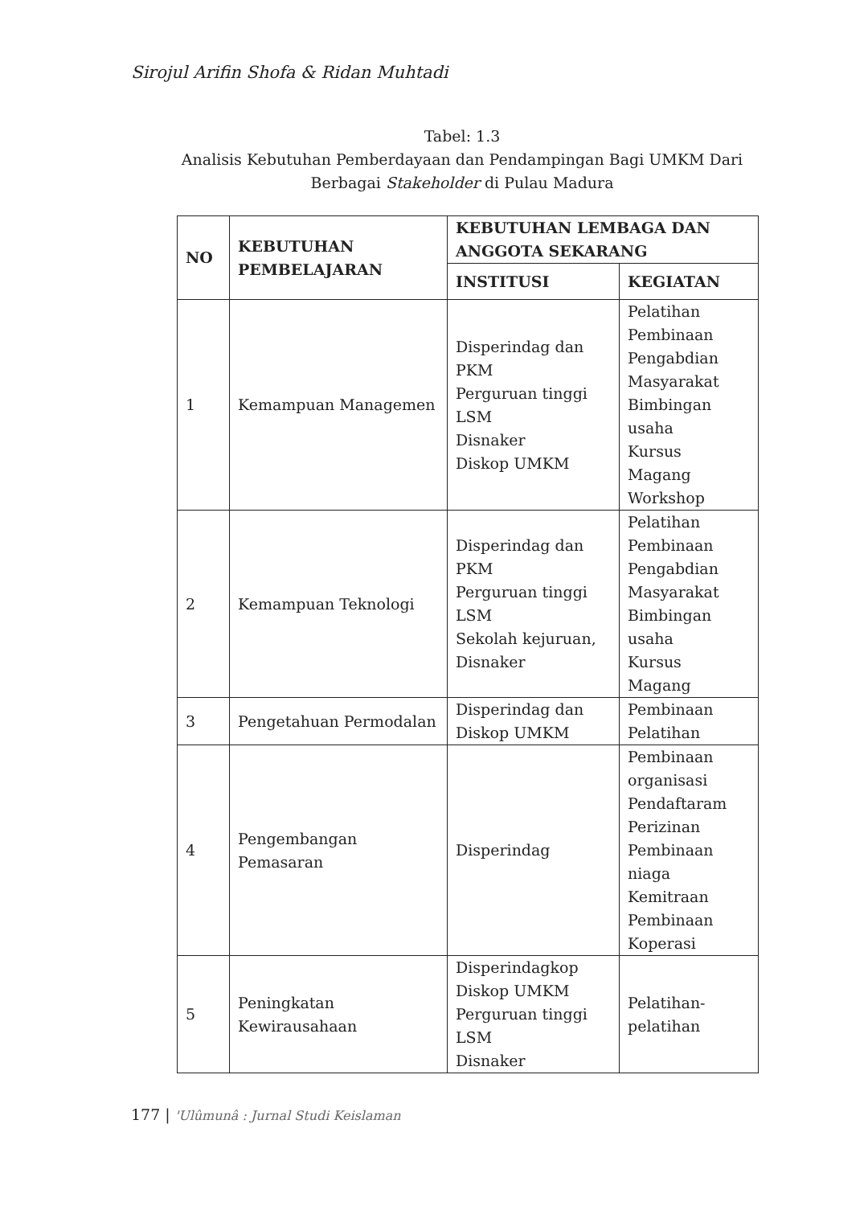Sirojul Arifin Shofa & Ridan Muhtadi
Tabel: 1.3
Analisis Kebutuhan Pemberdayaan dan Pendampingan Bagi UMKM Dari Berbagai Stakeholder di Pulau Madura
| NO | KEBUTUHAN PEMBELAJARAN | KEBUTUHAN LEMBAGA DAN ANGGOTA SEKARANG | |
| --- | --- | --- | --- |
| | | INSTITUSI | KEGIATAN |
| 1 | Kemampuan Managemen | Disperindag dan PKM Perguruan tinggi LSM Disnaker Diskop UMKM | Pelatihan Pembinaan Pengabdian Masyarakat Bimbingan usaha Kursus Magang Workshop |
| 2 | Kemampuan Teknologi | Disperindag dan PKM Perguruan tinggi LSM Sekolah kejuruan, Disnaker | Pelatihan Pembinaan Pengabdian Masyarakat Bimbingan usaha Kursus Magang |
| 3 | Pengetahuan Permodalan | Disperindag dan Diskop UMKM | Pembinaan Pelatihan |
| 4 | Pengembangan Pemasaran | Disperindag | Pembinaan organisasi Pendaftaram Perizinan Pembinaan niaga Kemitraan Pembinaan Koperasi |
| 5 | Peningkatan Kewirausahaan | Disperindagkop Diskop UMKM Perguruan tinggi LSM Disnaker | Pelatihan-pelatihan |
177 | 'Ulûmunâ : Jurnal Studi Keislaman